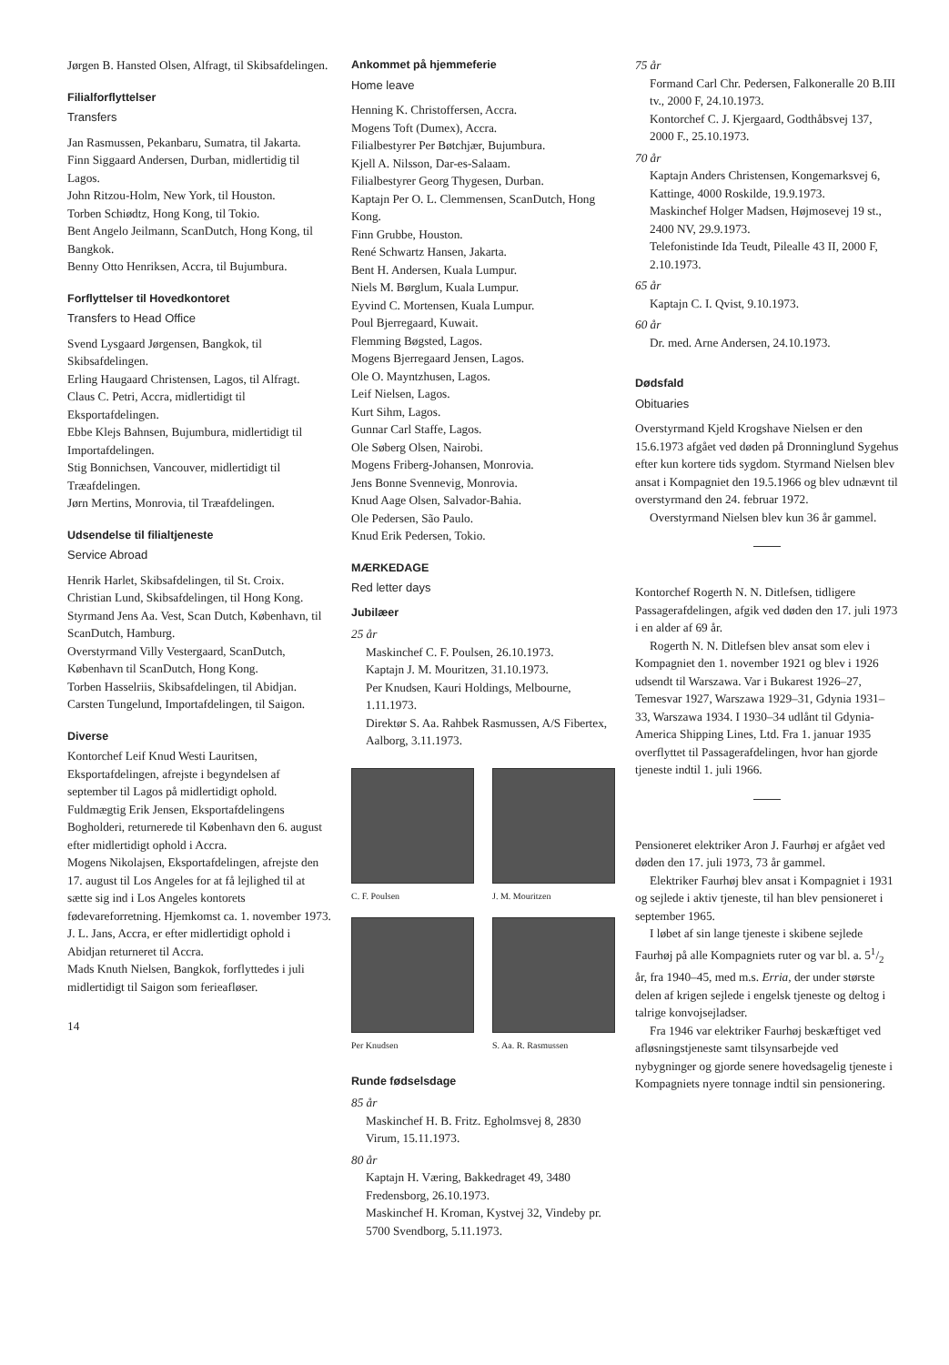Jørgen B. Hansted Olsen, Alfragt, til Skibsafdelingen.
Filialforflyttelser
Transfers
Jan Rasmussen, Pekanbaru, Sumatra, til Jakarta.
Finn Siggaard Andersen, Durban, midlertidig til Lagos.
John Ritzou-Holm, New York, til Houston.
Torben Schiødtz, Hong Kong, til Tokio.
Bent Angelo Jeilmann, ScanDutch, Hong Kong, til Bangkok.
Benny Otto Henriksen, Accra, til Bujumbura.
Forflyttelser til Hovedkontoret
Transfers to Head Office
Svend Lysgaard Jørgensen, Bangkok, til Skibsafdelingen.
Erling Haugaard Christensen, Lagos, til Alfragt.
Claus C. Petri, Accra, midlertidigt til Eksportafdelingen.
Ebbe Klejs Bahnsen, Bujumbura, midlertidigt til Importafdelingen.
Stig Bonnichsen, Vancouver, midlertidigt til Træafdelingen.
Jørn Mertins, Monrovia, til Træafdelingen.
Udsendelse til filialtjeneste
Service Abroad
Henrik Harlet, Skibsafdelingen, til St. Croix.
Christian Lund, Skibsafdelingen, til Hong Kong.
Styrmand Jens Aa. Vest, Scan Dutch, København, til ScanDutch, Hamburg.
Overstyrmand Villy Vestergaard, ScanDutch, København til ScanDutch, Hong Kong.
Torben Hasselriis, Skibsafdelingen, til Abidjan.
Carsten Tungelund, Importafdelingen, til Saigon.
Diverse
Kontorchef Leif Knud Westi Lauritsen, Eksportafdelingen, afrejste i begyndelsen af september til Lagos på midlertidigt ophold.
Fuldmægtig Erik Jensen, Eksportafdelingens Bogholderi, returnerede til København den 6. august efter midlertidigt ophold i Accra.
Mogens Nikolajsen, Eksportafdelingen, afrejste den 17. august til Los Angeles for at få lejlighed til at sætte sig ind i Los Angeles kontorets fødevareforretning. Hjemkomst ca. 1. november 1973.
J. L. Jans, Accra, er efter midlertidigt ophold i Abidjan returneret til Accra.
Mads Knuth Nielsen, Bangkok, forflyttedes i juli midlertidigt til Saigon som ferieafløser.
14
Ankommet på hjemmeferie
Home leave
Henning K. Christoffersen, Accra.
Mogens Toft (Dumex), Accra.
Filialbestyrer Per Bøtchjær, Bujumbura.
Kjell A. Nilsson, Dar-es-Salaam.
Filialbestyrer Georg Thygesen, Durban.
Kaptajn Per O. L. Clemmensen, ScanDutch, Hong Kong.
Finn Grubbe, Houston.
René Schwartz Hansen, Jakarta.
Bent H. Andersen, Kuala Lumpur.
Niels M. Børglum, Kuala Lumpur.
Eyvind C. Mortensen, Kuala Lumpur.
Poul Bjerregaard, Kuwait.
Flemming Bøgsted, Lagos.
Mogens Bjerregaard Jensen, Lagos.
Ole O. Mayntzhusen, Lagos.
Leif Nielsen, Lagos.
Kurt Sihm, Lagos.
Gunnar Carl Staffe, Lagos.
Ole Søberg Olsen, Nairobi.
Mogens Friberg-Johansen, Monrovia.
Jens Bonne Svennevig, Monrovia.
Knud Aage Olsen, Salvador-Bahia.
Ole Pedersen, São Paulo.
Knud Erik Pedersen, Tokio.
MÆRKEDAGE
Red letter days
Jubilæer
25 år
Maskinchef C. F. Poulsen, 26.10.1973.
Kaptajn J. M. Mouritzen, 31.10.1973.
Per Knudsen, Kauri Holdings, Melbourne, 1.11.1973.
Direktør S. Aa. Rahbek Rasmussen, A/S Fibertex, Aalborg, 3.11.1973.
C. F. Poulsen
J. M. Mouritzen
Per Knudsen
S. Aa. R. Rasmussen
Runde fødselsdage
85 år
Maskinchef H. B. Fritz. Egholmsvej 8, 2830 Virum, 15.11.1973.
80 år
Kaptajn H. Væring, Bakkedraget 49, 3480 Fredensborg, 26.10.1973.
Maskinchef H. Kroman, Kystvej 32, Vindeby pr. 5700 Svendborg, 5.11.1973.
75 år
Formand Carl Chr. Pedersen, Falkoneralle 20 B.III tv., 2000 F, 24.10.1973.
Kontorchef C. J. Kjergaard, Godthåbsvej 137, 2000 F., 25.10.1973.
70 år
Kaptajn Anders Christensen, Kongemarksvej 6, Kattinge, 4000 Roskilde, 19.9.1973.
Maskinchef Holger Madsen, Højmosevej 19 st., 2400 NV, 29.9.1973.
Telefonistinde Ida Teudt, Pilealle 43 II, 2000 F, 2.10.1973.
65 år
Kaptajn C. I. Qvist, 9.10.1973.
60 år
Dr. med. Arne Andersen, 24.10.1973.
Dødsfald
Obituaries
Overstyrmand Kjeld Krogshave Nielsen er den 15.6.1973 afgået ved døden på Dronninglund Sygehus efter kun kortere tids sygdom. Styrmand Nielsen blev ansat i Kompagniet den 19.5.1966 og blev udnævnt til overstyrmand den 24. februar 1972.
Overstyrmand Nielsen blev kun 36 år gammel.
Kontorchef Rogerth N. N. Ditlefsen, tidligere Passagerafdelingen, afgik ved døden den 17. juli 1973 i en alder af 69 år.
Rogerth N. N. Ditlefsen blev ansat som elev i Kompagniet den 1. november 1921 og blev i 1926 udsendt til Warszawa. Var i Bukarest 1926–27, Temesvar 1927, Warszawa 1929–31, Gdynia 1931–33, Warszawa 1934. I 1930–34 udlånt til Gdynia-America Shipping Lines, Ltd. Fra 1. januar 1935 overflyttet til Passagerafdelingen, hvor han gjorde tjeneste indtil 1. juli 1966.
Pensioneret elektriker Aron J. Faurhøj er afgået ved døden den 17. juli 1973, 73 år gammel.
Elektriker Faurhøj blev ansat i Kompagniet i 1931 og sejlede i aktiv tjeneste, til han blev pensioneret i september 1965.
I løbet af sin lange tjeneste i skibene sejlede Faurhøj på alle Kompagniets ruter og var bl. a. 51/2 år, fra 1940–45, med m.s. Erria, der under største delen af krigen sejlede i engelsk tjeneste og deltog i talrige konvojsejladser.
Fra 1946 var elektriker Faurhøj beskæftiget ved afløsningstjeneste samt tilsynsarbejde ved nybygninger og gjorde senere hovedsagelig tjeneste i Kompagniets nyere tonnage indtil sin pensionering.